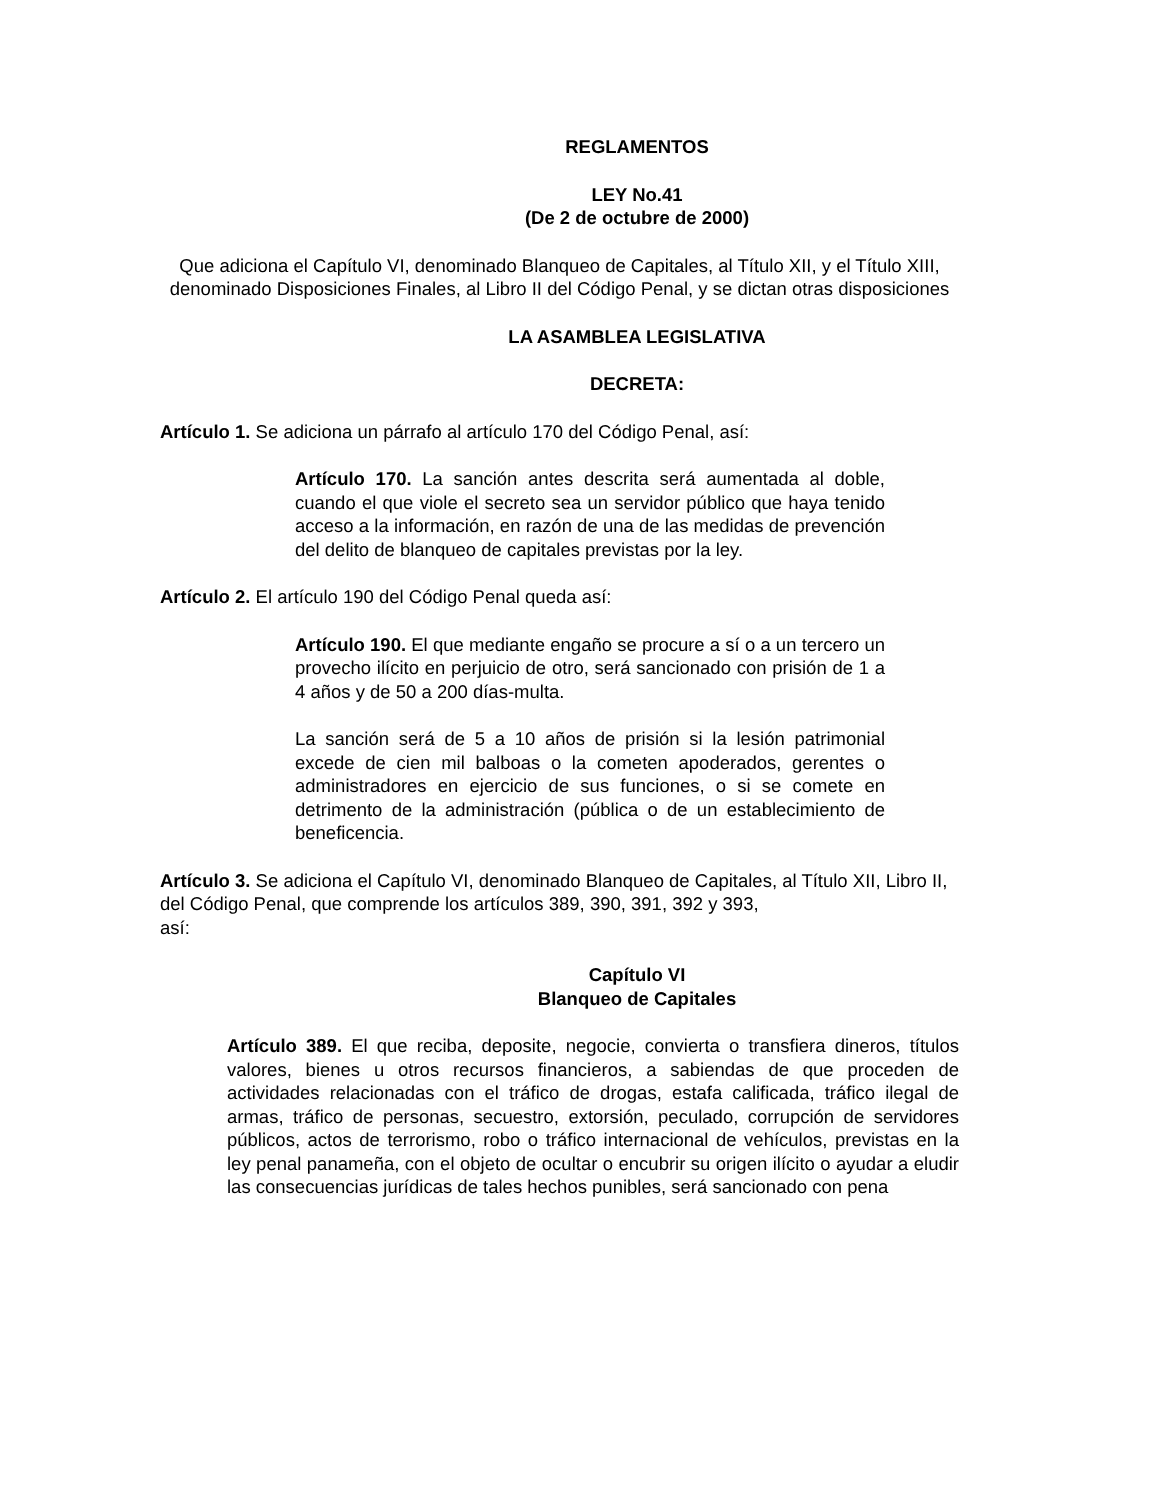REGLAMENTOS
LEY No.41
(De 2 de octubre de 2000)
Que adiciona el Capítulo VI, denominado Blanqueo de Capitales, al Título XII, y el Título XIII, denominado Disposiciones Finales, al Libro II del Código Penal, y se dictan otras disposiciones
LA ASAMBLEA LEGISLATIVA
DECRETA:
Artículo 1. Se adiciona un párrafo al artículo 170 del Código Penal, así:
Artículo 170. La sanción antes descrita será aumentada al doble, cuando el que viole el secreto sea un servidor público que haya tenido acceso a la información, en razón de una de las medidas de prevención del delito de blanqueo de capitales previstas por la ley.
Artículo 2. El artículo 190 del Código Penal queda así:
Artículo 190. El que mediante engaño se procure a sí o a un tercero un provecho ilícito en perjuicio de otro, será sancionado con prisión de 1 a 4 años y de 50 a 200 días-multa.
La sanción será de 5 a 10 años de prisión si la lesión patrimonial excede de cien mil balboas o la cometen apoderados, gerentes o administradores en ejercicio de sus funciones, o si se comete en detrimento de la administración (pública o de un establecimiento de beneficencia.
Artículo 3. Se adiciona el Capítulo VI, denominado Blanqueo de Capitales, al Título XII, Libro II, del Código Penal, que comprende los artículos 389, 390, 391, 392 y 393,
así:
Capítulo VI
Blanqueo de Capitales
Artículo 389. El que reciba, deposite, negocie, convierta o transfiera dineros, títulos valores, bienes u otros recursos financieros, a sabiendas de que proceden de actividades relacionadas con el tráfico de drogas, estafa calificada, tráfico ilegal de armas, tráfico de personas, secuestro, extorsión, peculado, corrupción de servidores públicos, actos de terrorismo, robo o tráfico internacional de vehículos, previstas en la ley penal panameña, con el objeto de ocultar o encubrir su origen ilícito o ayudar a eludir las consecuencias jurídicas de tales hechos punibles, será sancionado con pena